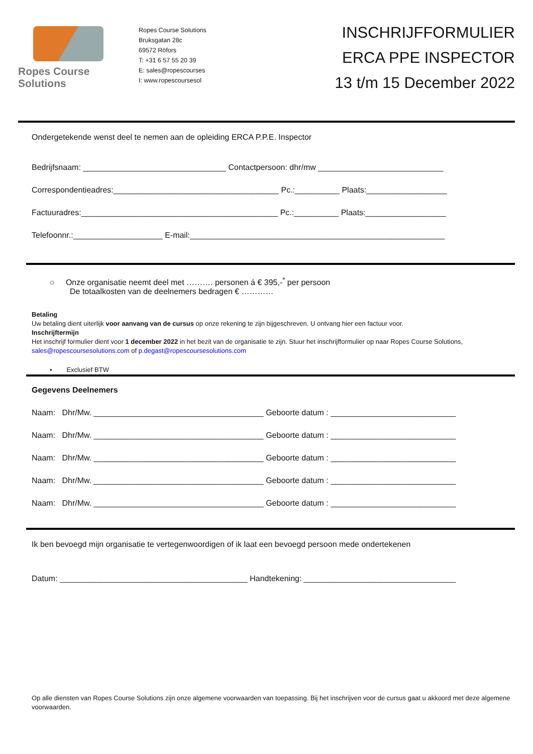Ropes Course Solutions
Ropes Course Solutions
Bruksgatan 28c
69572 Röfors
T: +31 6 57 55 20 39
E: sales@ropescourses
I: www.ropescoursesol
INSCHRIJFFORMULIER
ERCA PPE INSPECTOR
13 t/m 15 December 2022
Ondergetekende wenst deel te nemen aan de opleiding ERCA P.P.E. Inspector
Bedrijfsnaam: ________________________________ Contactpersoon: dhr/mw ____________________________
Correspondentieadres:_____________________________________ Pc.:__________ Plaats:__________________
Factuuradres:____________________________________________ Pc.:__________ Plaats:__________________
Telefoonnr.:____________________ E-mail:_________________________________________________________
○ Onze organisatie neemt deel met ………. personen á € 395,-<sup>*</sup> per persoon
De totaalkosten van de deelnemers bedragen € …………
Betaling
Uw betaling dient uiterlijk voor aanvang van de cursus op onze rekening te zijn bijgeschreven. U ontvang hier een factuur voor.
Inschrijftermijn
Het inschrijf formulier dient voor 1 december 2022 in het bezit van de organisatie te zijn. Stuur het inschrijfformulier op naar Ropes Course Solutions, sales@ropescoursesolutions.com of p.degast@ropescoursesolutions.com
• Exclusief BTW
Gegevens Deelnemers
Naam: Dhr/Mw. ______________________________________ Geboorte datum : ____________________________
Naam: Dhr/Mw. ______________________________________ Geboorte datum : ____________________________
Naam: Dhr/Mw. ______________________________________ Geboorte datum : ____________________________
Naam: Dhr/Mw. ______________________________________ Geboorte datum : ____________________________
Naam: Dhr/Mw. ______________________________________ Geboorte datum : ____________________________
Ik ben bevoegd mijn organisatie te vertegenwoordigen of ik laat een bevoegd persoon mede ondertekenen
Datum: __________________________________________ Handtekening: __________________________________
Op alle diensten van Ropes Course Solutions zijn onze algemene voorwaarden van toepassing. Bij het inschrijven voor de cursus gaat u akkoord met deze algemene voorwaarden.